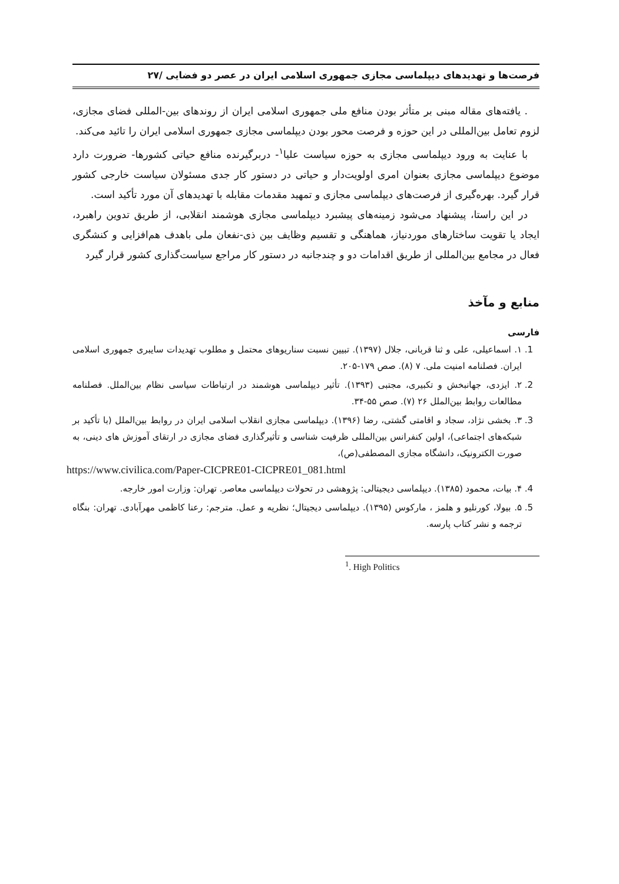فرصت‌ها و تهدیدهای دیپلماسی مجازی جمهوری اسلامی ایران در عصر دو فضایی /۲۷
. یافته‌های مقاله مبنی بر متأثر بودن منافع ملی جمهوری اسلامی ایران از روندهای بین-المللی فضای مجازی، لزوم تعامل بین‌المللی در این حوزه و فرصت محور بودن دیپلماسی مجازی جمهوری اسلامی ایران را تائید می‌کند.
با عنایت به ورود دیپلماسی مجازی به حوزه سیاست علیا<sup>۱</sup>- دربرگیرنده منافع حیاتی کشورها- ضرورت دارد موضوع دیپلماسی مجازی بعنوان امری اولویت‌دار و حیاتی در دستور کار جدی مسئولان سیاست خارجی کشور قرار گیرد. بهره‌گیری از فرصت‌های دیپلماسی مجازی و تمهید مقدمات مقابله با تهدیدهای آن مورد تأکید است.
در این راستا، پیشنهاد می‌شود زمینه‌های پیشبرد دیپلماسی مجازی هوشمند انقلابی، از طریق تدوین راهبرد، ایجاد یا تقویت ساختارهای موردنیاز، هماهنگی و تقسیم وظایف بین ذی-نفعان ملی باهدف هم‌افزایی و کنشگری فعال در مجامع بین‌المللی از طریق اقدامات دو و چندجانبه در دستور کار مراجع سیاست‌گذاری کشور قرار گیرد
منابع و مآخذ
فارسی
1. ۱. اسماعیلی، علی و ثنا قربانی، جلال (۱۳۹۷). تبیین نسبت سناریوهای محتمل و مطلوب تهدیدات سایبری جمهوری اسلامی ایران. فصلنامه امنیت ملی. ۷ (۸). صص ۱۷۹-۲۰۵.
2. ۲. ایزدی، جهانبخش و تکبیری، مجتبی (۱۳۹۳). تأثیر دیپلماسی هوشمند در ارتباطات سیاسی نظام بین‌الملل. فصلنامه مطالعات روابط بین‌الملل ۲۶ (۷). صص ۵۵-۳۴.
3. ۳. بخشی نژاد، سجاد و اقامتی گشتی، رضا (۱۳۹۶). دیپلماسی مجازی انقلاب اسلامی ایران در روابط بین‌الملل (با تأکید بر شبکه‌های اجتماعی)، اولین کنفرانس بین‌المللی ظرفیت شناسی و تأثیرگذاری فضای مجازی در ارتقای آموزش های دینی، به صورت الکترونیک، دانشگاه مجازی المصطفی(ص)،
https://www.civilica.com/Paper-CICPRE01-CICPRE01_081.html
4. ۴. بیات، محمود (۱۳۸۵). دیپلماسی دیجیتالی: پژوهشی در تحولات دیپلماسی معاصر. تهران: وزارت امور خارجه.
5. ۵. بیولا، کورنلیو و هلمز ، مارکوس (۱۳۹۵). دیپلماسی دیجیتال؛ نظریه و عمل. مترجم: رعنا کاظمی مهرآبادی. تهران: بنگاه ترجمه و نشر کتاب پارسه.
<sup>1</sup>. High Politics